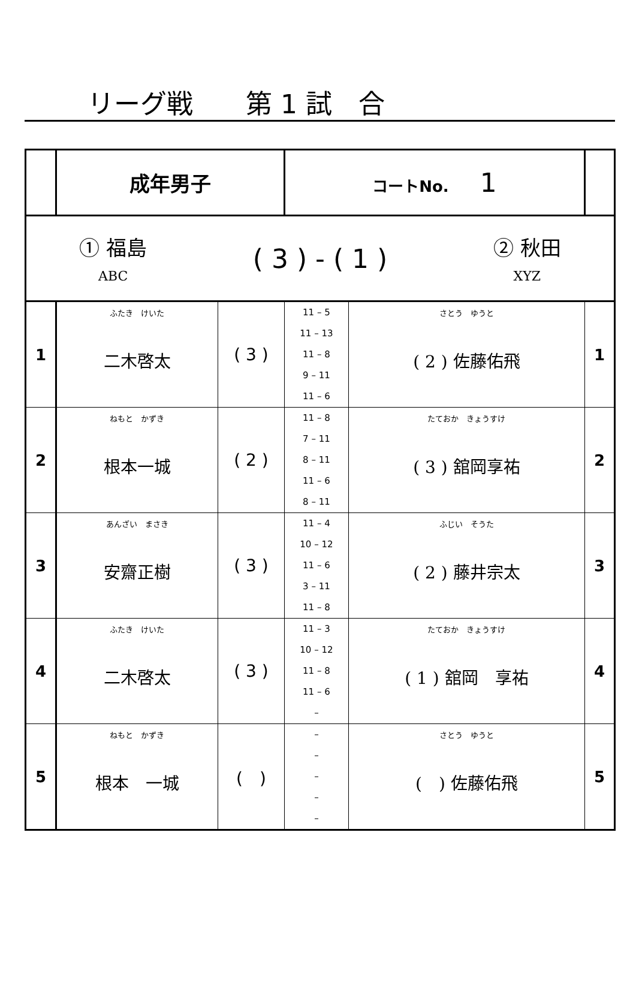リーグ戦　　第 1 試　合
| | 成年男子 | | コートNo. 1 | | | |
| ① 福島 ABC ( 3 ) - ( 1 ) ② 秋田 XYZ | | | | | | |
| 1 | ふたき けいた 二木啓太 | ( 3 ) | 11 – 5 11 – 13 11 – 8 9 – 11 11 – 6 | | さとう ゆうと ( 2 ) 佐藤佑飛 | 1 |
| 2 | ねもと かずき 根本一城 | ( 2 ) | 11 – 8 7 – 11 8 – 11 11 – 6 8 – 11 | たておか きょうすけ ( 3 ) 舘岡享祐 | 2 | |
| 3 | あんざい まさき 安齋正樹 | ( 3 ) | 11 – 4 10 – 12 11 – 6 3 – 11 11 – 8 | ふじい そうた ( 2 ) 藤井宗太 | 3 | |
| 4 | ふたき けいた 二木啓太 | ( 3 ) | 11 – 3 10 – 12 11 – 8 11 – 6 – | たておか きょうすけ ( 1 ) 舘岡 享祐 | 4 | |
| 5 | ねもと かずき 根本 一城 | ( ) | – – – – – | さとう ゆうと ( ) 佐藤佑飛 | 5 | |